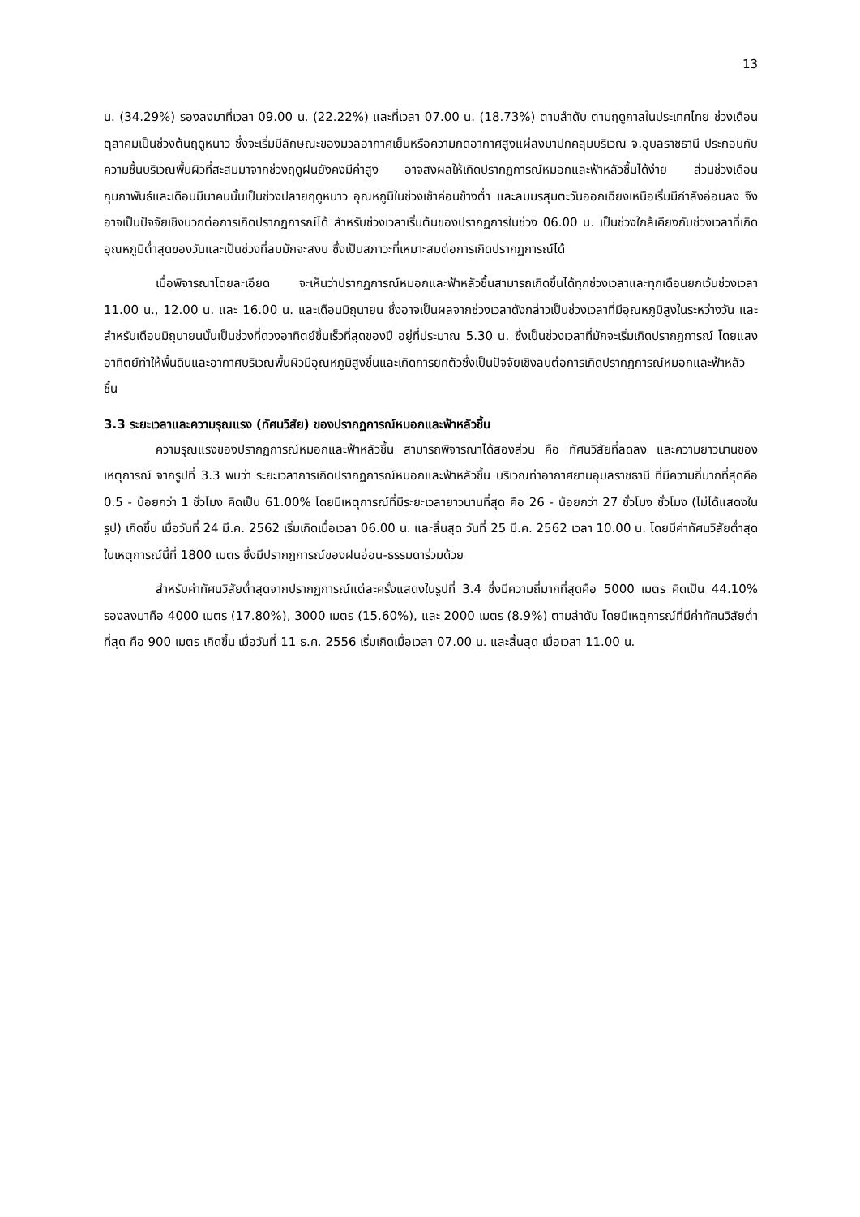13
น. (34.29%) รองลงมาที่เวลา 09.00 น. (22.22%) และที่เวลา 07.00 น. (18.73%) ตามลำดับ ตามฤดูกาลในประเทศไทย ช่วงเดือนตุลาคมเป็นช่วงต้นฤดูหนาว ซึ่งจะเริ่มมีลักษณะของมวลอากาศเย็นหรือความกดอากาศสูงแผ่ลงมาปกคลุมบริเวณ จ.อุบลราชธานี ประกอบกับความชื้นบริเวณพื้นผิวที่สะสมมาจากช่วงฤดูฝนยังคงมีค่าสูง อาจสงผลให้เกิดปรากฏการณ์หมอกและฟ้าหลัวชื้นได้ง่าย ส่วนช่วงเดือนกุมภาพันธ์และเดือนมีนาคนนั้นเป็นช่วงปลายฤดูหนาว อุณหภูมิในช่วงเช้าค่อนข้างต่ำ และลมมรสุมตะวันออกเฉียงเหนือเริ่มมีกำลังอ่อนลง จึงอาจเป็นปัจจัยเชิงบวกต่อการเกิดปรากฏการณ์ได้ สำหรับช่วงเวลาเริ่มต้นของปรากฏการในช่วง 06.00 น. เป็นช่วงใกล้เคียงกับช่วงเวลาที่เกิดอุณหภูมิต่ำสุดของวันและเป็นช่วงที่ลมมักจะสงบ ซึ่งเป็นสภาวะที่เหมาะสมต่อการเกิดปรากฏการณ์ได้
เมื่อพิจารณาโดยละเอียด จะเห็นว่าปรากฏการณ์หมอกและฟ้าหลัวชื้นสามารถเกิดขึ้นได้ทุกช่วงเวลาและทุกเดือนยกเว้นช่วงเวลา 11.00 น., 12.00 น. และ 16.00 น. และเดือนมิถุนายน ซึ่งอาจเป็นผลจากช่วงเวลาดังกล่าวเป็นช่วงเวลาที่มีอุณหภูมิสูงในระหว่างวัน และสำหรับเดือนมิถุนายนนั้นเป็นช่วงที่ดวงอาทิตย์ขึ้นเร็วที่สุดของปี อยู่ที่ประมาณ 5.30 น. ซึ่งเป็นช่วงเวลาที่มักจะเริ่มเกิดปรากฏการณ์ โดยแสงอาทิตย์ทำให้พื้นดินและอากาศบริเวณพื้นผิวมีอุณหภูมิสูงขึ้นและเกิดการยกตัวซึ่งเป็นปัจจัยเชิงลบต่อการเกิดปรากฏการณ์หมอกและฟ้าหลัวชื้น
3.3 ระยะเวลาและความรุณแรง (ทัศนวิสัย) ของปรากฏการณ์หมอกและฟ้าหลัวชื้น
ความรุณแรงของปรากฏการณ์หมอกและฟ้าหลัวชื้น สามารถพิจารณาได้สองส่วน คือ ทัศนวิสัยที่ลดลง และความยาวนานของเหตุการณ์ จากรูปที่ 3.3 พบว่า ระยะเวลาการเกิดปรากฏการณ์หมอกและฟ้าหลัวชื้น บริเวณท่าอากาศยานอุบลราชธานี ที่มีความถี่มากที่สุดคือ 0.5 - น้อยกว่า 1 ชั่วโมง คิดเป็น 61.00% โดยมีเหตุการณ์ที่มีระยะเวลายาวนานที่สุด คือ 26 - น้อยกว่า 27 ชั่วโมง ชั่วโมง (ไม่ได้แสดงในรูป) เกิดขึ้น เมื่อวันที่ 24 มี.ค. 2562 เริ่มเกิดเมื่อเวลา 06.00 น. และสิ้นสุด วันที่ 25 มี.ค. 2562 เวลา 10.00 น. โดยมีค่าทัศนวิสัยต่ำสุดในเหตุการณ์นี้ที่ 1800 เมตร ซึ่งมีปรากฏการณ์ของฝนอ่อน-ธรรมดาร่วมด้วย
สำหรับค่าทัศนวิสัยต่ำสุดจากปรากฏการณ์แต่ละครั้งแสดงในรูปที่ 3.4 ซึ่งมีความถี่มากที่สุดคือ 5000 เมตร คิดเป็น 44.10% รองลงมาคือ 4000 เมตร (17.80%), 3000 เมตร (15.60%), และ 2000 เมตร (8.9%) ตามลำดับ โดยมีเหตุการณ์ที่มีค่าทัศนวิสัยต่ำที่สุด คือ 900 เมตร เกิดขึ้น เมื่อวันที่ 11 ธ.ค. 2556 เริ่มเกิดเมื่อเวลา 07.00 น. และสิ้นสุด เมื่อเวลา 11.00 น.